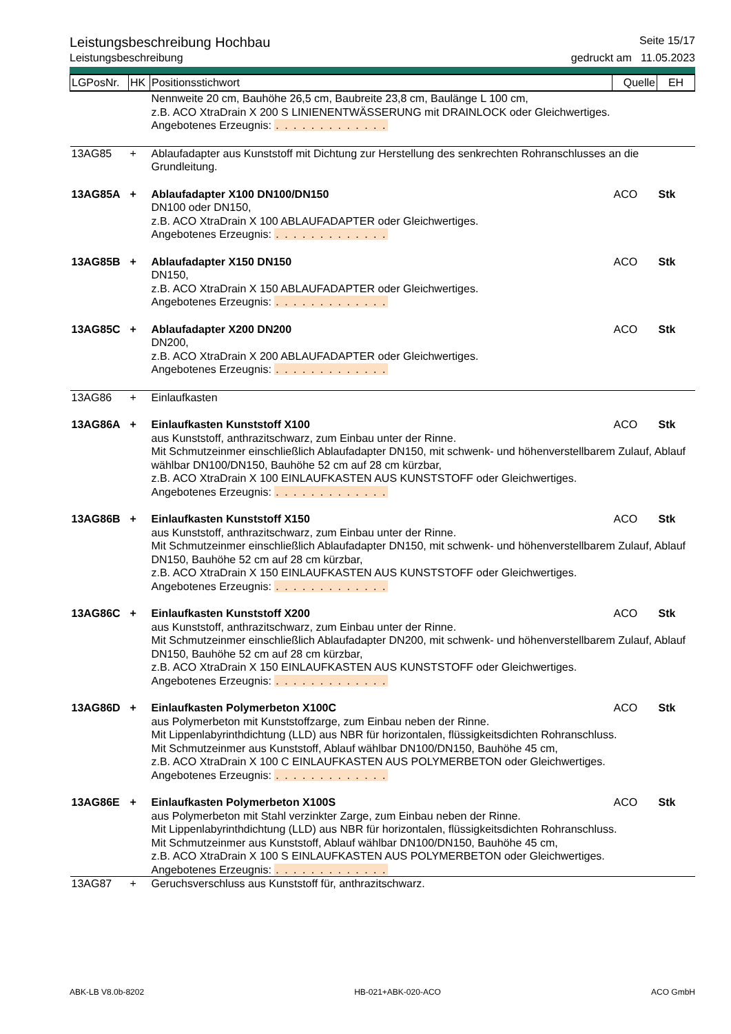Leistungsbeschreibung Hochbau Seite 15/17
Leistungsbeschreibung gedruckt am 11.05.2023
| LGPosNr. | HK | Positionsstichwort | Quelle | EH |
| --- | --- | --- | --- | --- |
| | | Nennweite 20 cm, Bauhöhe 26,5 cm, Baubreite 23,8 cm, Baulänge L 100 cm, z.B. ACO XtraDrain X 200 S LINIENENTWÄSSERUNG mit DRAINLOCK oder Gleichwertiges. Angebotenes Erzeugnis: . . . . . . . . . . . . . | | |
| 13AG85 | + | Ablaufadapter aus Kunststoff mit Dichtung zur Herstellung des senkrechten Rohranschlusses an die Grundleitung. | | |
| 13AG85A | + | Ablaufadapter X100 DN100/DN150 | ACO | Stk |
| | | DN100 oder DN150, z.B. ACO XtraDrain X 100 ABLAUFADAPTER oder Gleichwertiges. Angebotenes Erzeugnis: . . . . . . . . . . . . . | | |
| 13AG85B | + | Ablaufadapter X150 DN150 | ACO | Stk |
| | | DN150, z.B. ACO XtraDrain X 150 ABLAUFADAPTER oder Gleichwertiges. Angebotenes Erzeugnis: . . . . . . . . . . . . . | | |
| 13AG85C | + | Ablaufadapter X200 DN200 | ACO | Stk |
| | | DN200, z.B. ACO XtraDrain X 200 ABLAUFADAPTER oder Gleichwertiges. Angebotenes Erzeugnis: . . . . . . . . . . . . . | | |
| 13AG86 | + | Einlaufkasten | | |
| 13AG86A | + | Einlaufkasten Kunststoff X100 | ACO | Stk |
| | | aus Kunststoff, anthrazitschwarz, zum Einbau unter der Rinne. Mit Schmutzeinmer einschließlich Ablaufadapter DN150, mit schwenk- und höhenverstellbarem Zulauf, Ablauf wählbar DN100/DN150, Bauhöhe 52 cm auf 28 cm kürzbar, z.B. ACO XtraDrain X 100 EINLAUFKASTEN AUS KUNSTSTOFF oder Gleichwertiges. Angebotenes Erzeugnis: . . . . . . . . . . . . . | | |
| 13AG86B | + | Einlaufkasten Kunststoff X150 | ACO | Stk |
| | | aus Kunststoff, anthrazitschwarz, zum Einbau unter der Rinne. Mit Schmutzeinmer einschließlich Ablaufadapter DN150, mit schwenk- und höhenverstellbarem Zulauf, Ablauf DN150, Bauhöhe 52 cm auf 28 cm kürzbar, z.B. ACO XtraDrain X 150 EINLAUFKASTEN AUS KUNSTSTOFF oder Gleichwertiges. Angebotenes Erzeugnis: . . . . . . . . . . . . . | | |
| 13AG86C | + | Einlaufkasten Kunststoff X200 | ACO | Stk |
| | | aus Kunststoff, anthrazitschwarz, zum Einbau unter der Rinne. Mit Schmutzeinmer einschließlich Ablaufadapter DN200, mit schwenk- und höhenverstellbarem Zulauf, Ablauf DN150, Bauhöhe 52 cm auf 28 cm kürzbar, z.B. ACO XtraDrain X 150 EINLAUFKASTEN AUS KUNSTSTOFF oder Gleichwertiges. Angebotenes Erzeugnis: . . . . . . . . . . . . . | | |
| 13AG86D | + | Einlaufkasten Polymerbeton X100C | ACO | Stk |
| | | aus Polymerbeton mit Kunststoffzarge, zum Einbau neben der Rinne. Mit Lippenlabyrinthdichtung (LLD) aus NBR für horizontalen, flüssigkeitsdichten Rohranschluss. Mit Schmutzeinmer aus Kunststoff, Ablauf wählbar DN100/DN150, Bauhöhe 45 cm, z.B. ACO XtraDrain X 100 C EINLAUFKASTEN AUS POLYMERBETON oder Gleichwertiges. Angebotenes Erzeugnis: . . . . . . . . . . . . . | | |
| 13AG86E | + | Einlaufkasten Polymerbeton X100S | ACO | Stk |
| | | aus Polymerbeton mit Stahl verzinkter Zarge, zum Einbau neben der Rinne. Mit Lippenlabyrinthdichtung (LLD) aus NBR für horizontalen, flüssigkeitsdichten Rohranschluss. Mit Schmutzeinmer aus Kunststoff, Ablauf wählbar DN100/DN150, Bauhöhe 45 cm, z.B. ACO XtraDrain X 100 S EINLAUFKASTEN AUS POLYMERBETON oder Gleichwertiges. Angebotenes Erzeugnis: . . . . . . . . . . . . . | | |
| 13AG87 | + | Geruchsverschluss aus Kunststoff für, anthrazitschwarz. | | |
ABK-LB V8.0b-8202 HB-021+ABK-020-ACO ACO GmbH